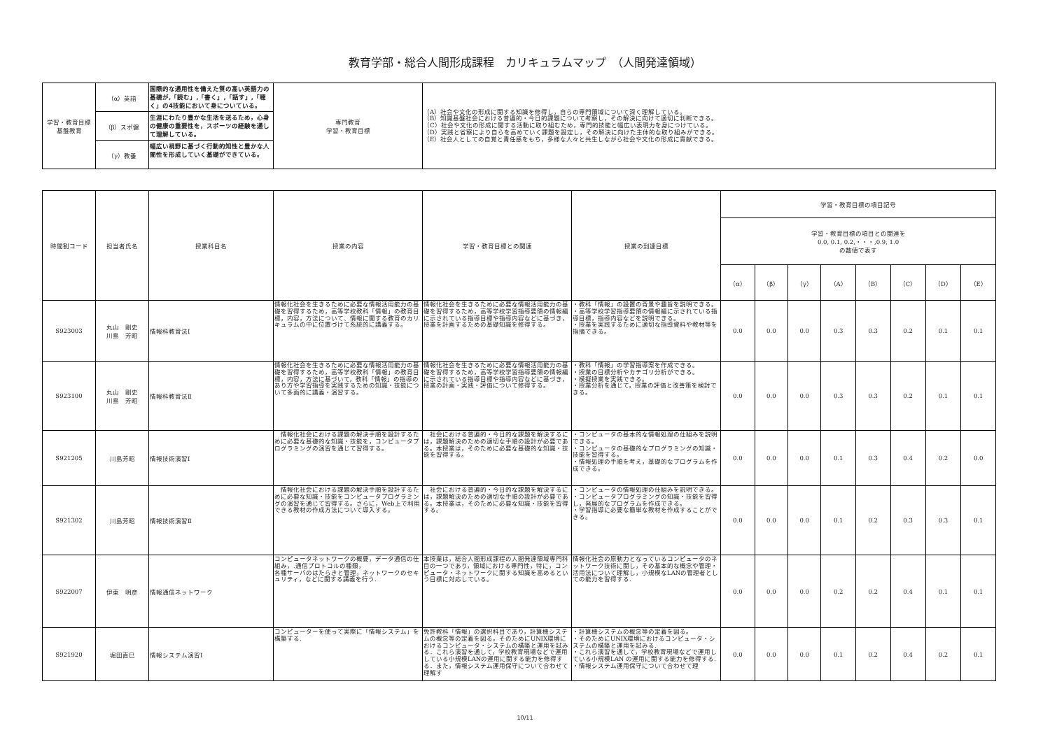教育学部・総合人間形成課程　カリキュラムマップ　（人間発達領域）
| 学習・教育目標 基盤教育 | （α）英語 | 国際的な通用性を備えた質の高い英語力の基礎が,「読む」,「書く」,「話す」,「聴く」の4技能において身についている。 | 専門教育 学習・教育目標 | （A）社会や文化の形成に関する知識を修得し，自らの専門領域について深く理解している。 （B）知識基盤社会における普遍的・今日的課題について考察し，その解決に向けて適切に判断できる。 （C）社会や文化の形成に関する活動に取り組むため，専門的技能と幅広い表現力を身につけている。 （D）実践と省察により自らを高めていく課題を設定し，その解決に向けた主体的な取り組みができる。 （E）社会人としての自覚と責任感をもち，多様な人々と共生しながら社会や文化の形成に貢献できる。 |
| | （β）スポ健 | 生涯にわたり豊かな生活を送るため，心身の健康の重要性を，スポーツの経験を通して理解している。 | | |
| | （γ）教養 | 幅広い視野に基づく行動的知性と豊かな人間性を形成していく基礎ができている。 | | |
| 時間割コード | 担当者氏名 | 授業科目名 | 授業の内容 | 学習・教育目標との関連 | 授業の到達目標 | 学習・教育目標の項目記号 | | | | | | | |
| --- | --- | --- | --- | --- | --- | --- | --- | --- | --- | --- | --- | --- | --- |
| | | | | | | 学習・教育目標の項目との関連を 0.0, 0.1, 0.2,・・・,0.9, 1.0 の数値で表す | | | | | | | |
| | | | | | | （α） | （β） | （γ） | （A） | （B） | （C） | （D） | （E） |
| S923003 | 丸山 剛史 川島 芳昭 | 情報科教育法Ⅰ | 情報化社会を生きるために必要な情報活用能力の基礎を習得するため，高等学校教科「情報」の教育目標，内容，方法について、情報に関する教育のカリキュラムの中に位置づけて系統的に講義する。 | 情報化社会を生きるために必要な情報活用能力の基礎を習得するため，高等学校学習指導要領の情報編に示されている指導目標や指導内容などに基づき，授業を計画するための基礎知識を修得する。 | ・教科「情報」の設置の背景や趣旨を説明できる。 ・高等学校学習指導要領の情報編に示されている指導目標，指導内容などを説明できる。 ・授業を実践するために適切な指導資料や教材等を指摘できる。 | 0.0 | 0.0 | 0.0 | 0.3 | 0.3 | 0.2 | 0.1 | 0.1 |
| S923100 | 丸山 剛史 川島 芳昭 | 情報科教育法Ⅱ | 情報化社会を生きるために必要な情報活用能力の基礎を習得するため，高等学校教科「情報」の教育目標，内容，方法に基づいて，教科「情報」の指導のあり方や学習指導を実践するための知識・技能について多面的に講義・演習する。 | 情報化社会を生きるために必要な情報活用能力の基礎を習得するため，高等学校学習指導要領の情報編に示されている指導目標や指導内容などに基づき，授業の計画・実践・評価について修得する。 | ・教科「情報」の学習指導案を作成できる。 ・授業の目標分析やカテゴリ分析ができる。 ・模擬授業を実践できる。 ・授業分析を通じて，授業の評価と改善策を検討できる。 | 0.0 | 0.0 | 0.0 | 0.3 | 0.3 | 0.2 | 0.1 | 0.1 |
| S921205 | 川島芳昭 | 情報技術演習Ⅰ | 情報化社会における課題の解決手順を設計するために必要な基礎的な知識・技能を，コンピュータプログラミングの演習を通じて習得する。 | 社会における普遍的・今日的な課題を解決するには，課題解決のための適切な手順の設計が必要である。本授業は，そのために必要な基礎的な知識・技能を習得する。 | ・コンピュータの基本的な情報処理の仕組みを説明できる。 ・コンピュータの基礎的なプログラミングの知識・技能を習得する。 ・情報処理の手順を考え，基礎的なプログラムを作成できる。 | 0.0 | 0.0 | 0.0 | 0.1 | 0.3 | 0.4 | 0.2 | 0.0 |
| S921302 | 川島芳昭 | 情報技術演習Ⅱ | 情報化社会における課題の解決手順を設計するために必要な知識・技能をコンピュータプログラミングの演習を通じて習得する。さらに，Web上で利用できる教材の作成方法について導入する。 | 社会における普遍的・今日的な課題を解決するには，課題解決のための適切な手順の設計が必要である。本授業は，そのために必要な知識・技能を習得する。 | ・コンピュータの情報処理の仕組みを説明できる。 ・コンピュータプログラミングの知識・技能を習得し，発展的なプログラムを作成できる。 ・学習指導に必要な簡単な教材を作成することができる。 | 0.0 | 0.0 | 0.0 | 0.1 | 0.2 | 0.3 | 0.3 | 0.1 |
| S922007 | 伊東 明彦 | 情報通信ネットワーク | コンピュータネットワークの概要，データ通信の仕組み，.通信プロトコルの種類， 各種サーバのはたらきと管理，ネットワークのセキュリティ，などに関する講義を行う. | 本授業は，総合人間形成課程の人間発達領域専門科目の一つであり，領域における専門性，特に，コンピュータ・ネットワークに関する知識を高めるという目標に対応している。 | 情報化社会の原動力となっているコンピュータのネットワーク技術に関し，その基本的な概念や管理・活用法について理解し，小規模なLANの管理者としての能力を習得する. | 0.0 | 0.0 | 0.0 | 0.2 | 0.2 | 0.4 | 0.1 | 0.1 |
| S921920 | 堀田直巳 | 情報システム演習Ⅰ | コンピューターを使って実際に「情報システム」を構築する. | 免許教科「情報」の選択科目であり，計算機システムの概念等の定着を図る。そのためにUNIX環境におけるコンピュータ・システムの構築と運用を試みる．これら演習を通して，学校教育現場などで運用している小規模LANの運用に関する能力を修得する．また，情報システム運用保守について合わせて理解す | ・計算機システムの概念等の定着を図る。 ・そのためにUNIX環境におけるコンピュータ・システムの構築と運用を試みる. ・これら演習を通して，学校教育現場などで運用している小規模LAN の運用に関する能力を修得する. ・情報システム運用保守について合わせて理 | 0.0 | 0.0 | 0.0 | 0.1 | 0.2 | 0.4 | 0.2 | 0.1 |
10/11